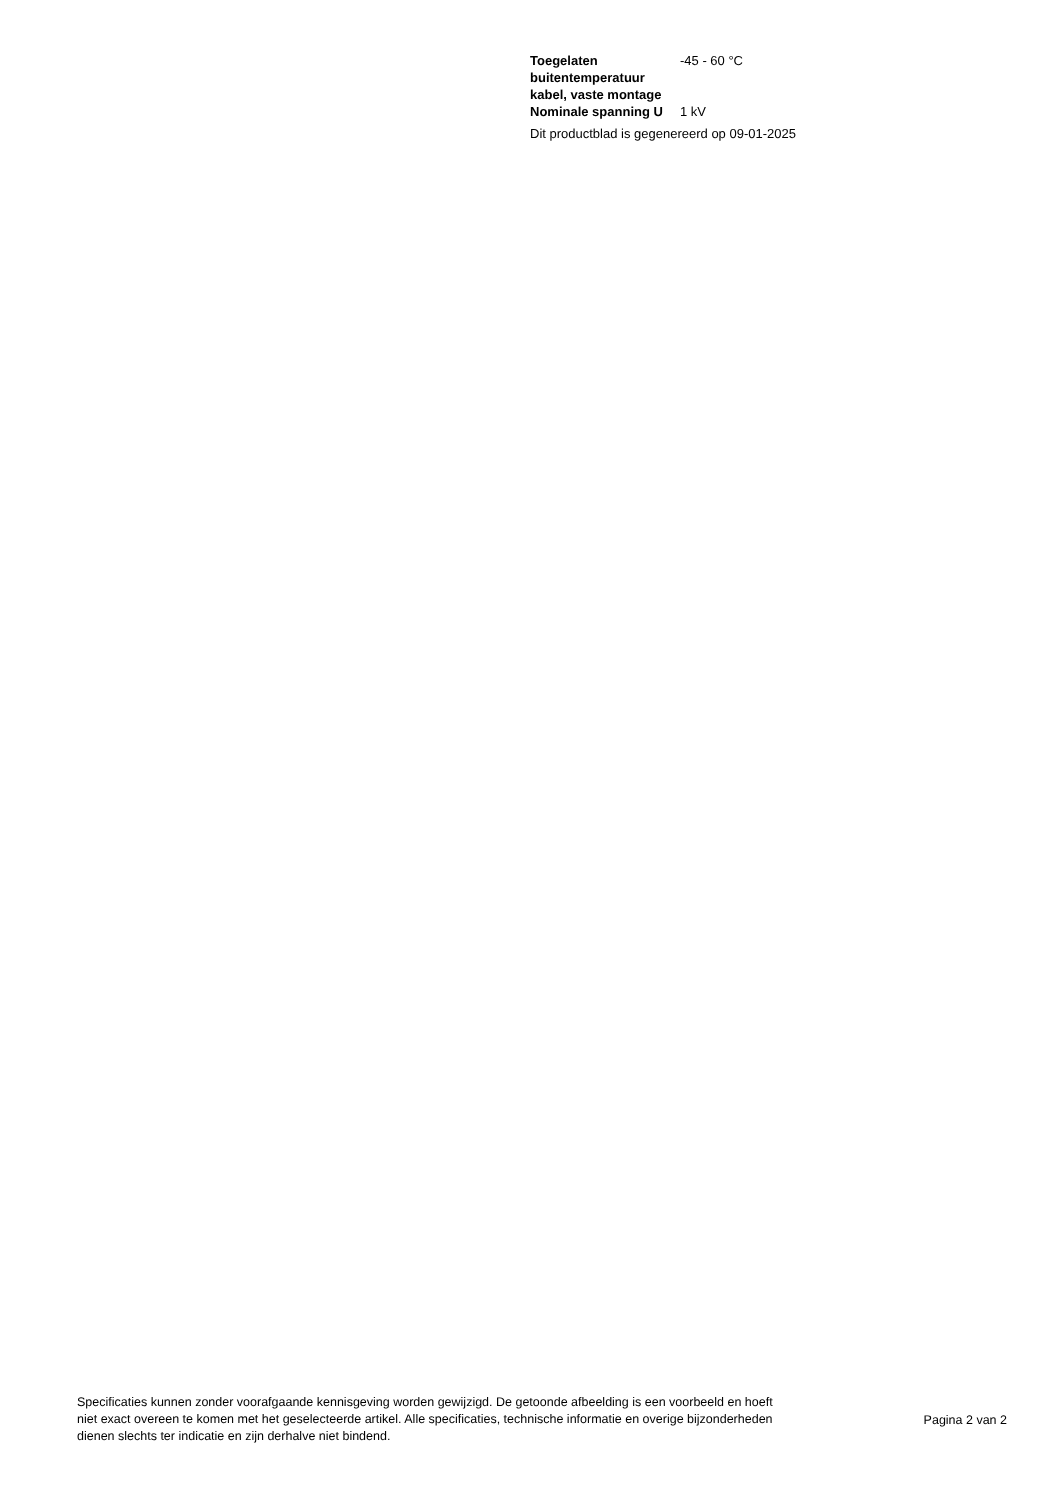| Toegelaten buitentemperatuur kabel, vaste montage | -45 - 60 °C |
| Nominale spanning U | 1 kV |
Dit productblad is gegenereerd op 09-01-2025
Specificaties kunnen zonder voorafgaande kennisgeving worden gewijzigd. De getoonde afbeelding is een voorbeeld en hoeft niet exact overeen te komen met het geselecteerde artikel. Alle specificaties, technische informatie en overige bijzonderheden dienen slechts ter indicatie en zijn derhalve niet bindend.
Pagina 2 van 2